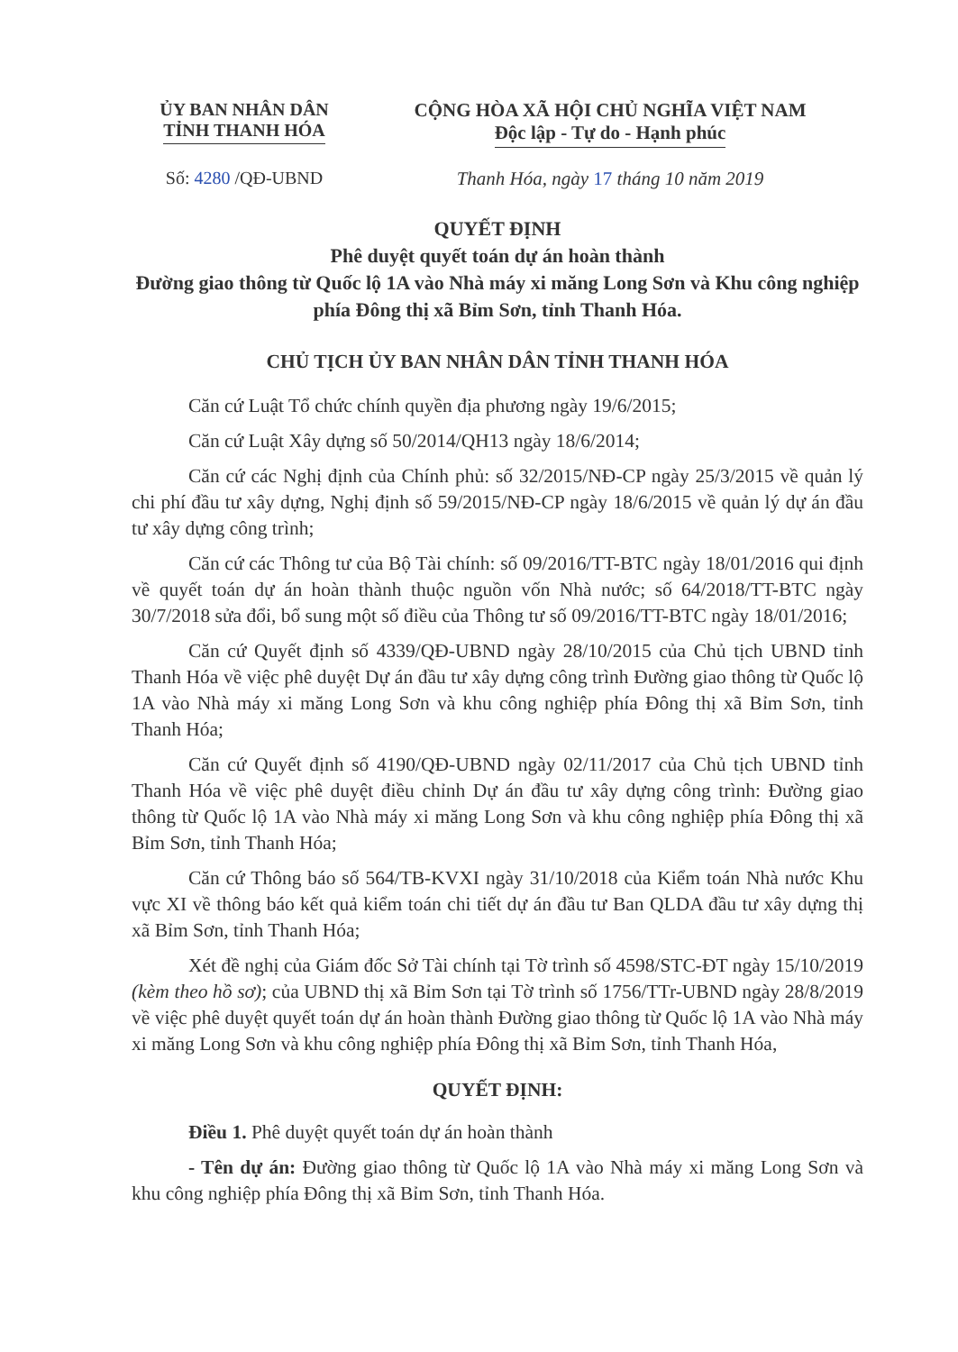ỦY BAN NHÂN DÂN
TỈNH THANH HÓA
CỘNG HÒA XÃ HỘI CHỦ NGHĨA VIỆT NAM
Độc lập - Tự do - Hạnh phúc
Số: 4280 /QĐ-UBND Thanh Hóa, ngày 17 tháng 10 năm 2019
QUYẾT ĐỊNH
Phê duyệt quyết toán dự án hoàn thành
Đường giao thông từ Quốc lộ 1A vào Nhà máy xi măng Long Sơn và Khu công nghiệp phía Đông thị xã Bỉm Sơn, tỉnh Thanh Hóa.
CHỦ TỊCH ỦY BAN NHÂN DÂN TỈNH THANH HÓA
Căn cứ Luật Tổ chức chính quyền địa phương ngày 19/6/2015;
Căn cứ Luật Xây dựng số 50/2014/QH13 ngày 18/6/2014;
Căn cứ các Nghị định của Chính phủ: số 32/2015/NĐ-CP ngày 25/3/2015 về quản lý chi phí đầu tư xây dựng, Nghị định số 59/2015/NĐ-CP ngày 18/6/2015 về quản lý dự án đầu tư xây dựng công trình;
Căn cứ các Thông tư của Bộ Tài chính: số 09/2016/TT-BTC ngày 18/01/2016 qui định về quyết toán dự án hoàn thành thuộc nguồn vốn Nhà nước; số 64/2018/TT-BTC ngày 30/7/2018 sửa đổi, bổ sung một số điều của Thông tư số 09/2016/TT-BTC ngày 18/01/2016;
Căn cứ Quyết định số 4339/QĐ-UBND ngày 28/10/2015 của Chủ tịch UBND tỉnh Thanh Hóa về việc phê duyệt Dự án đầu tư xây dựng công trình Đường giao thông từ Quốc lộ 1A vào Nhà máy xi măng Long Sơn và khu công nghiệp phía Đông thị xã Bỉm Sơn, tỉnh Thanh Hóa;
Căn cứ Quyết định số 4190/QĐ-UBND ngày 02/11/2017 của Chủ tịch UBND tỉnh Thanh Hóa về việc phê duyệt điều chỉnh Dự án đầu tư xây dựng công trình: Đường giao thông từ Quốc lộ 1A vào Nhà máy xi măng Long Sơn và khu công nghiệp phía Đông thị xã Bỉm Sơn, tỉnh Thanh Hóa;
Căn cứ Thông báo số 564/TB-KVXI ngày 31/10/2018 của Kiểm toán Nhà nước Khu vực XI về thông báo kết quả kiểm toán chi tiết dự án đầu tư Ban QLDA đầu tư xây dựng thị xã Bỉm Sơn, tỉnh Thanh Hóa;
Xét đề nghị của Giám đốc Sở Tài chính tại Tờ trình số 4598/STC-ĐT ngày 15/10/2019 (kèm theo hồ sơ); của UBND thị xã Bỉm Sơn tại Tờ trình số 1756/TTr-UBND ngày 28/8/2019 về việc phê duyệt quyết toán dự án hoàn thành Đường giao thông từ Quốc lộ 1A vào Nhà máy xi măng Long Sơn và khu công nghiệp phía Đông thị xã Bỉm Sơn, tỉnh Thanh Hóa,
QUYẾT ĐỊNH:
Điều 1. Phê duyệt quyết toán dự án hoàn thành
- Tên dự án: Đường giao thông từ Quốc lộ 1A vào Nhà máy xi măng Long Sơn và khu công nghiệp phía Đông thị xã Bỉm Sơn, tỉnh Thanh Hóa.